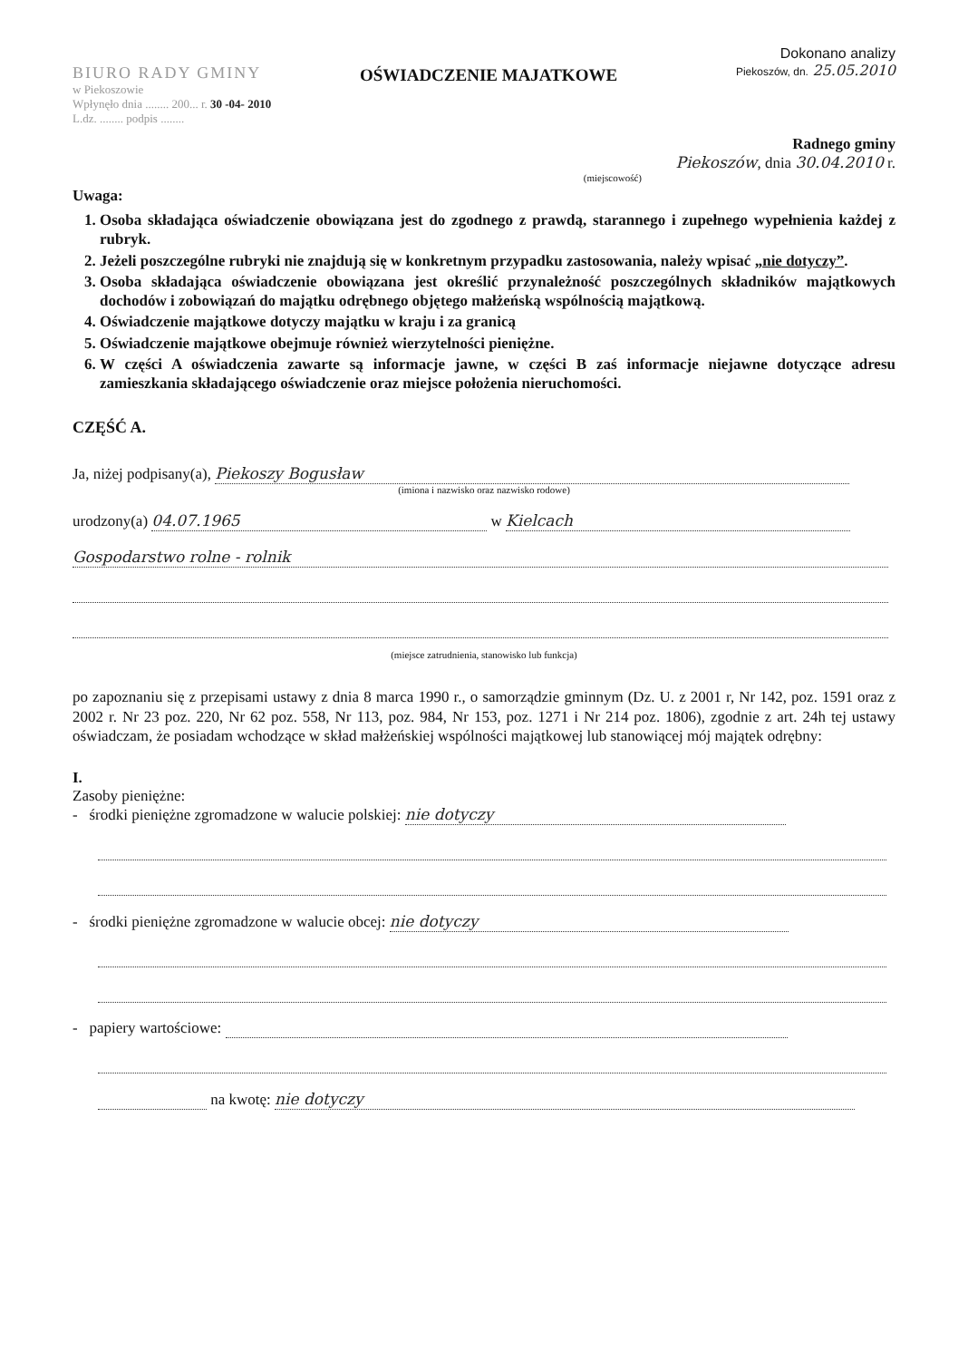BIURO RADY GMINY
w Piekoszowie
Wpłynęło dnia ........ 200... r. 30 -04- 2010
L.dz. ........ podpis ........
OŚWIADCZENIE MAJATKOWE
Dokonano analizy
Piekoszów, dn. 25.05.2010
Radnego gminy
Piekoszów, dnia 30.04.2010 r.
(miejscowość)
Uwaga:
1. Osoba składająca oświadczenie obowiązana jest do zgodnego z prawdą, starannego i zupełnego wypełnienia każdej z rubryk.
2. Jeżeli poszczególne rubryki nie znajdują się w konkretnym przypadku zastosowania, należy wpisać „nie dotyczy”.
3. Osoba składająca oświadczenie obowiązana jest określić przynależność poszczególnych składników majątkowych dochodów i zobowiązań do majątku odrębnego objętego małżeńską wspólnością majątkową.
4. Oświadczenie majątkowe dotyczy majątku w kraju i za granicą
5. Oświadczenie majątkowe obejmuje również wierzytelności pieniężne.
6. W części A oświadczenia zawarte są informacje jawne, w części B zaś informacje niejawne dotyczące adresu zamieszkania składającego oświadczenie oraz miejsce położenia nieruchomości.
CZĘŚĆ A.
Ja, niżej podpisany(a), Piekoszy Bogusław
(imiona i nazwisko oraz nazwisko rodowe)
urodzony(a) 04.07.1965 w Kielcach
Gospodarstwo rolne - rolnik
(miejsce zatrudnienia, stanowisko lub funkcja)
po zapoznaniu się z przepisami ustawy z dnia 8 marca 1990 r., o samorządzie gminnym (Dz. U. z 2001 r, Nr 142, poz. 1591 oraz z 2002 r. Nr 23 poz. 220, Nr 62 poz. 558, Nr 113, poz. 984, Nr 153, poz. 1271 i Nr 214 poz. 1806), zgodnie z art. 24h tej ustawy oświadczam, że posiadam wchodzące w skład małżeńskiej wspólności majątkowej lub stanowiącej mój majątek odrębny:
I.
Zasoby pieniężne:
- środki pieniężne zgromadzone w walucie polskiej: nie dotyczy
- środki pieniężne zgromadzone w walucie obcej: nie dotyczy
- papiery wartościowe:
na kwotę: nie dotyczy